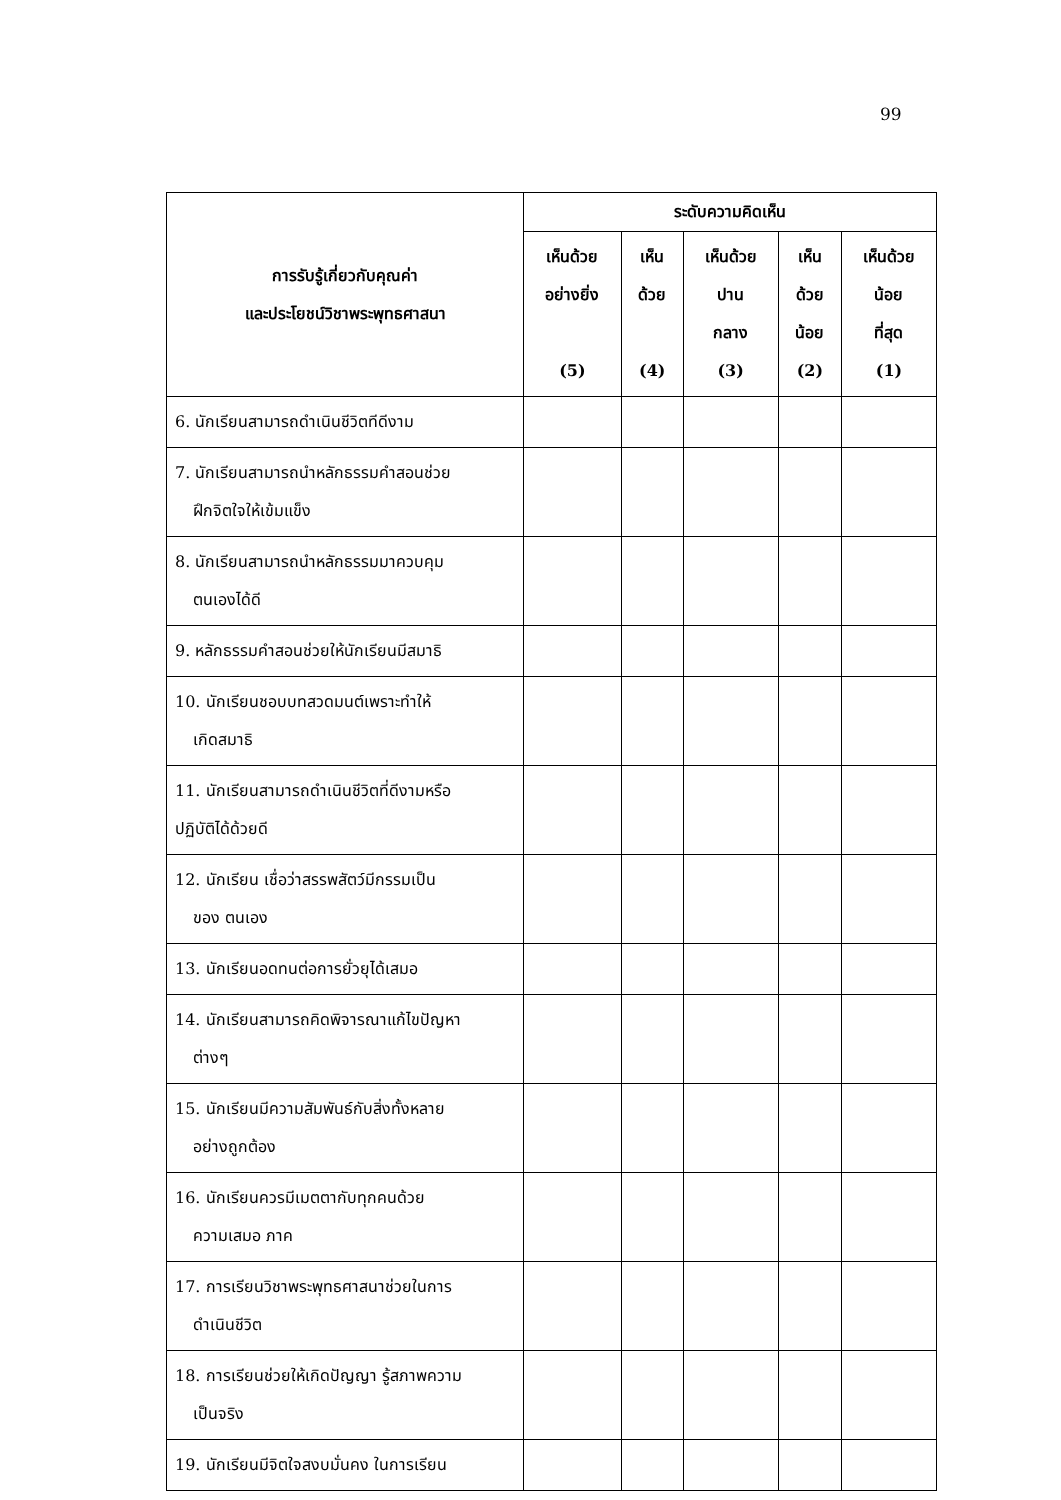99
| การรับรู้เกี่ยวกับคุณค่า และประโยชน์วิชาพระพุทธศาสนา | ระดับความคิดเห็น | | | | |
| --- | --- | --- | --- | --- | --- |
| | เห็นด้วย อย่างยิ่ง (5) | เห็น ด้วย (4) | เห็นด้วย ปาน กลาง (3) | เห็น ด้วย น้อย (2) | เห็นด้วย น้อย ที่สุด (1) |
| 6. นักเรียนสามารถดำเนินชีวิตทีดีงาม | | | | | |
| 7. นักเรียนสามารถนำหลักธรรมคำสอนช่วย ฝึกจิตใจให้เข้มแข็ง | | | | | |
| 8. นักเรียนสามารถนำหลักธรรมมาควบคุม ตนเองได้ดี | | | | | |
| 9. หลักธรรมคำสอนช่วยให้นักเรียนมีสมาธิ | | | | | |
| 10. นักเรียนชอบบทสวดมนต์เพราะทำให้ เกิดสมาธิ | | | | | |
| 11. นักเรียนสามารถดำเนินชีวิตที่ดีงามหรือ ปฏิบัติได้ด้วยดี | | | | | |
| 12. นักเรียน เชื่อว่าสรรพสัตว์มีกรรมเป็น ของ ตนเอง | | | | | |
| 13. นักเรียนอดทนต่อการยั่วยุได้เสมอ | | | | | |
| 14. นักเรียนสามารถคิดพิจารณาแก้ไขปัญหา ต่างๆ | | | | | |
| 15. นักเรียนมีความสัมพันธ์กับสิ่งทั้งหลาย อย่างถูกต้อง | | | | | |
| 16. นักเรียนควรมีเมตตากับทุกคนด้วย ความเสมอ ภาค | | | | | |
| 17. การเรียนวิชาพระพุทธศาสนาช่วยในการ ดำเนินชีวิต | | | | | |
| 18. การเรียนช่วยให้เกิดปัญญา รู้สภาพความ เป็นจริง | | | | | |
| 19. นักเรียนมีจิตใจสงบมั่นคง ในการเรียน | | | | | |